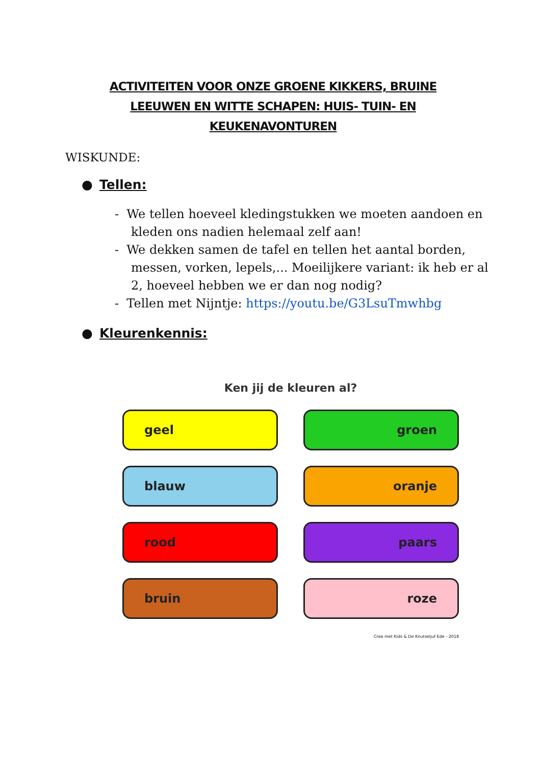ACTIVITEITEN VOOR ONZE GROENE KIKKERS, BRUINE LEEUWEN EN WITTE SCHAPEN: HUIS- TUIN- EN KEUKENAVONTUREN
WISKUNDE:
● Tellen:
- We tellen hoeveel kledingstukken we moeten aandoen en kleden ons nadien helemaal zelf aan!
- We dekken samen de tafel en tellen het aantal borden, messen, vorken, lepels,... Moeilijkere variant: ik heb er al 2, hoeveel hebben we er dan nog nodig?
- Tellen met Nijntje: https://youtu.be/G3LsuTmwhbg
● Kleurenkennis:
Ken jij de kleuren al?
geel
groen
blauw
oranje
rood
paars
bruin
roze
Crea met Kids & De Knutseljuf Ede - 2018